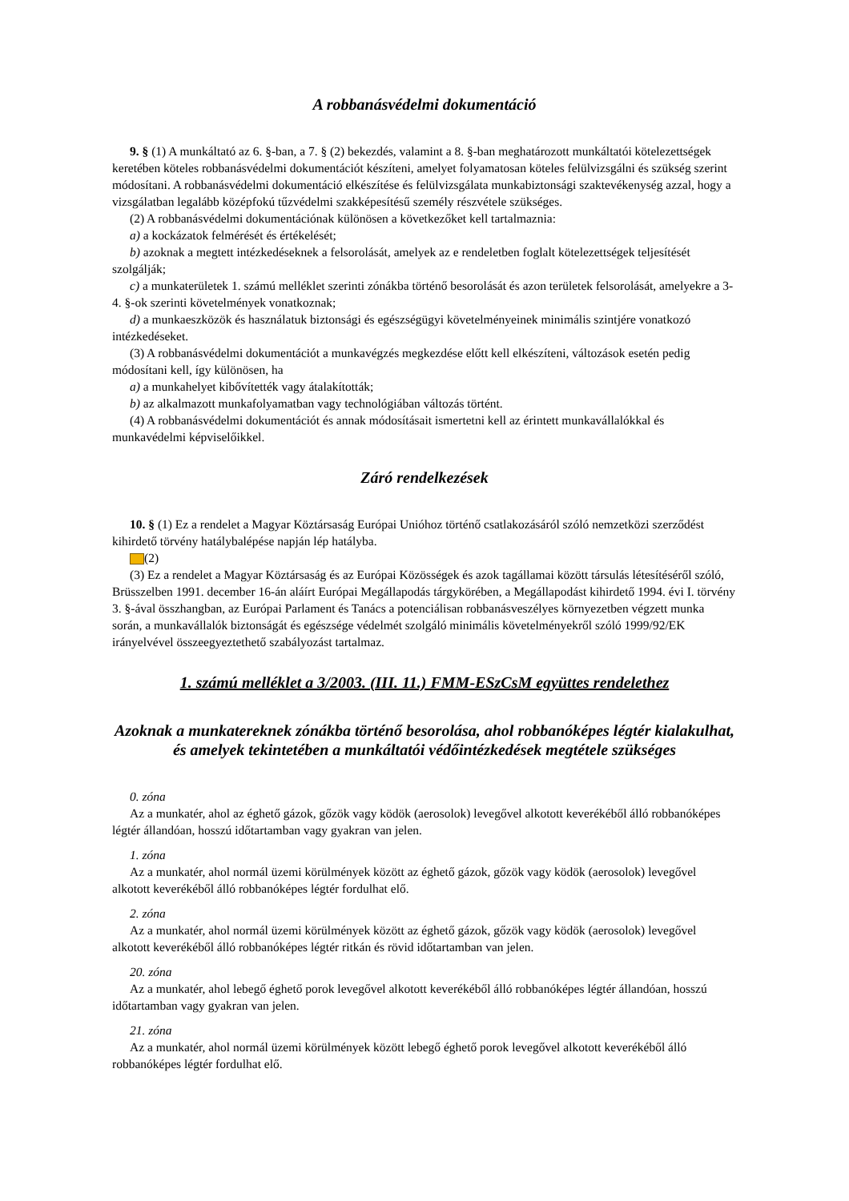A robbanásvédelmi dokumentáció
9. § (1) A munkáltató az 6. §-ban, a 7. § (2) bekezdés, valamint a 8. §-ban meghatározott munkáltatói kötelezettségek keretében köteles robbanásvédelmi dokumentációt készíteni, amelyet folyamatosan köteles felülvizsgálni és szükség szerint módosítani. A robbanásvédelmi dokumentáció elkészítése és felülvizsgálata munkabiztonsági szaktevékenység azzal, hogy a vizsgálatban legalább középfokú tűzvédelmi szakképesítésű személy részvétele szükséges.
(2) A robbanásvédelmi dokumentációnak különösen a következőket kell tartalmaznia:
a) a kockázatok felmérését és értékelését;
b) azoknak a megtett intézkedéseknek a felsorolását, amelyek az e rendeletben foglalt kötelezettségek teljesítését szolgálják;
c) a munkaterületek 1. számú melléklet szerinti zónákba történő besorolását és azon területek felsorolását, amelyekre a 3-4. §-ok szerinti követelmények vonatkoznak;
d) a munkaeszközök és használatuk biztonsági és egészségügyi követelményeinek minimális szintjére vonatkozó intézkedéseket.
(3) A robbanásvédelmi dokumentációt a munkavégzés megkezdése előtt kell elkészíteni, változások esetén pedig módosítani kell, így különösen, ha
a) a munkahelyet kibővítették vagy átalakították;
b) az alkalmazott munkafolyamatban vagy technológiában változás történt.
(4) A robbanásvédelmi dokumentációt és annak módosításait ismertetni kell az érintett munkavállalókkal és munkavédelmi képviselőikkel.
Záró rendelkezések
10. § (1) Ez a rendelet a Magyar Köztársaság Európai Unióhoz történő csatlakozásáról szóló nemzetközi szerződést kihirdető törvény hatálybalépése napján lép hatályba.
(2)
(3) Ez a rendelet a Magyar Köztársaság és az Európai Közösségek és azok tagállamai között társulás létesítéséről szóló, Brüsszelben 1991. december 16-án aláírt Európai Megállapodás tárgykörében, a Megállapodást kihirdető 1994. évi I. törvény 3. §-ával összhangban, az Európai Parlament és Tanács a potenciálisan robbanásveszélyes környezetben végzett munka során, a munkavállalók biztonságát és egészsége védelmét szolgáló minimális követelményekről szóló 1999/92/EK irányelvével összeegyeztethető szabályozást tartalmaz.
1. számú melléklet a 3/2003. (III. 11.) FMM-ESzCsM együttes rendelethez
Azoknak a munkatereknek zónákba történő besorolása, ahol robbanóképes légtér kialakulhat, és amelyek tekintetében a munkáltatói védőintézkedések megtétele szükséges
0. zóna
Az a munkatér, ahol az éghető gázok, gőzök vagy ködök (aerosolok) levegővel alkotott keverékéből álló robbanóképes légtér állandóan, hosszú időtartamban vagy gyakran van jelen.
1. zóna
Az a munkatér, ahol normál üzemi körülmények között az éghető gázok, gőzök vagy ködök (aerosolok) levegővel alkotott keverékéből álló robbanóképes légtér fordulhat elő.
2. zóna
Az a munkatér, ahol normál üzemi körülmények között az éghető gázok, gőzök vagy ködök (aerosolok) levegővel alkotott keverékéből álló robbanóképes légtér ritkán és rövid időtartamban van jelen.
20. zóna
Az a munkatér, ahol lebegő éghető porok levegővel alkotott keverékéből álló robbanóképes légtér állandóan, hosszú időtartamban vagy gyakran van jelen.
21. zóna
Az a munkatér, ahol normál üzemi körülmények között lebegő éghető porok levegővel alkotott keverékéből álló robbanóképes légtér fordulhat elő.